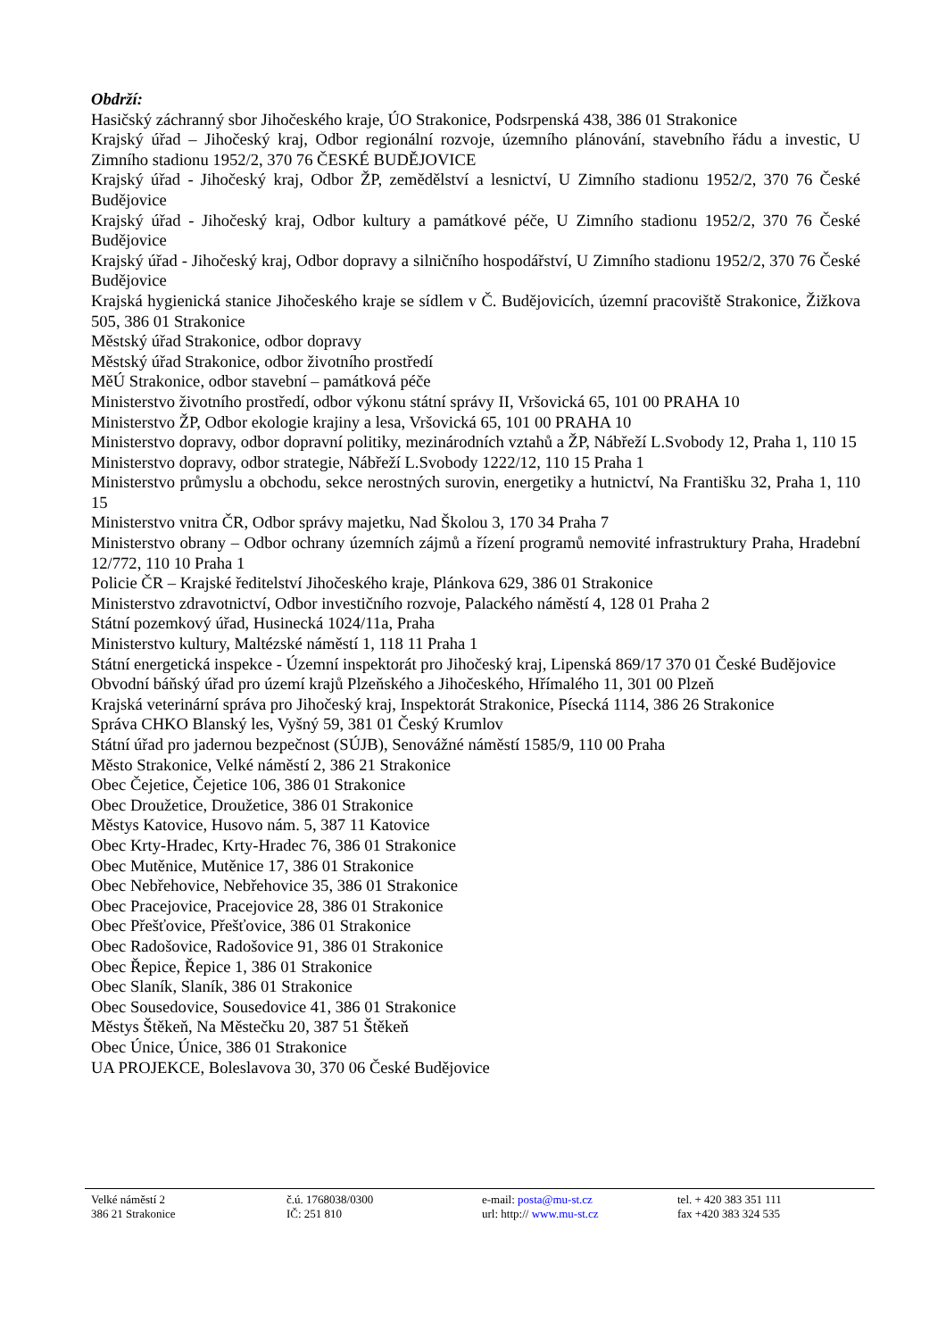Obdrží:
Hasičský záchranný sbor Jihočeského kraje, ÚO Strakonice, Podsrpenská 438, 386 01 Strakonice
Krajský úřad – Jihočeský kraj, Odbor regionální rozvoje, územního plánování, stavebního řádu a investic, U Zimního stadionu 1952/2, 370 76 ČESKÉ BUDĚJOVICE
Krajský úřad - Jihočeský kraj, Odbor ŽP, zemědělství a lesnictví, U Zimního stadionu 1952/2, 370 76 České Budějovice
Krajský úřad - Jihočeský kraj, Odbor kultury a památkové péče, U Zimního stadionu 1952/2, 370 76 České Budějovice
Krajský úřad - Jihočeský kraj, Odbor dopravy a silničního hospodářství, U Zimního stadionu 1952/2, 370 76 České Budějovice
Krajská hygienická stanice Jihočeského kraje se sídlem v Č. Budějovicích, územní pracoviště Strakonice, Žižkova 505, 386 01 Strakonice
Městský úřad Strakonice, odbor dopravy
Městský úřad Strakonice, odbor životního prostředí
MěÚ Strakonice, odbor stavební – památková péče
Ministerstvo životního prostředí, odbor výkonu státní správy II, Vršovická 65, 101 00 PRAHA 10
Ministerstvo ŽP, Odbor ekologie krajiny a lesa, Vršovická 65, 101 00 PRAHA 10
Ministerstvo dopravy, odbor dopravní politiky, mezinárodních vztahů a ŽP, Nábřeží L.Svobody 12, Praha 1, 110 15
Ministerstvo dopravy, odbor strategie, Nábřeží L.Svobody 1222/12, 110 15 Praha 1
Ministerstvo průmyslu a obchodu, sekce nerostných surovin, energetiky a hutnictví, Na Františku 32, Praha 1, 110 15
Ministerstvo vnitra ČR, Odbor správy majetku, Nad Školou 3, 170 34 Praha 7
Ministerstvo obrany – Odbor ochrany územních zájmů a řízení programů nemovité infrastruktury Praha, Hradební 12/772, 110 10 Praha 1
Policie ČR – Krajské ředitelství Jihočeského kraje, Plánkova 629, 386 01 Strakonice
Ministerstvo zdravotnictví, Odbor investičního rozvoje, Palackého náměstí 4, 128 01 Praha 2
Státní pozemkový úřad, Husinecká 1024/11a, Praha
Ministerstvo kultury, Maltézské náměstí 1, 118 11 Praha 1
Státní energetická inspekce - Územní inspektorát pro Jihočeský kraj, Lipenská 869/17 370 01 České Budějovice
Obvodní báňský úřad pro území krajů Plzeňského a Jihočeského, Hřímalého 11, 301 00 Plzeň
Krajská veterinární správa pro Jihočeský kraj, Inspektorát Strakonice, Písecká 1114, 386 26 Strakonice
Správa CHKO Blanský les, Vyšný 59, 381 01 Český Krumlov
Státní úřad pro jadernou bezpečnost (SÚJB), Senovážné náměstí 1585/9, 110 00 Praha
Město Strakonice, Velké náměstí 2, 386 21 Strakonice
Obec Čejetice, Čejetice 106, 386 01 Strakonice
Obec Droužetice, Droužetice, 386 01 Strakonice
Městys Katovice, Husovo nám. 5, 387 11 Katovice
Obec Krty-Hradec, Krty-Hradec 76, 386 01 Strakonice
Obec Mutěnice, Mutěnice 17, 386 01 Strakonice
Obec Nebřehovice, Nebřehovice 35, 386 01 Strakonice
Obec Pracejovice, Pracejovice 28, 386 01 Strakonice
Obec Přešťovice, Přešťovice, 386 01 Strakonice
Obec Radošovice, Radošovice 91, 386 01 Strakonice
Obec Řepice, Řepice 1, 386 01 Strakonice
Obec Slaník, Slaník, 386 01 Strakonice
Obec Sousedovice, Sousedovice 41, 386 01 Strakonice
Městys Štěkeň, Na Městečku 20, 387 51 Štěkeň
Obec Únice, Únice, 386 01 Strakonice
UA PROJEKCE, Boleslavova 30, 370 06 České Budějovice
Velké náměstí 2
386 21 Strakonice
č.ú. 1768038/0300
IČ: 251 810
e-mail: posta@mu-st.cz
url: http:// www.mu-st.cz
tel. + 420 383 351 111
fax +420 383 324 535